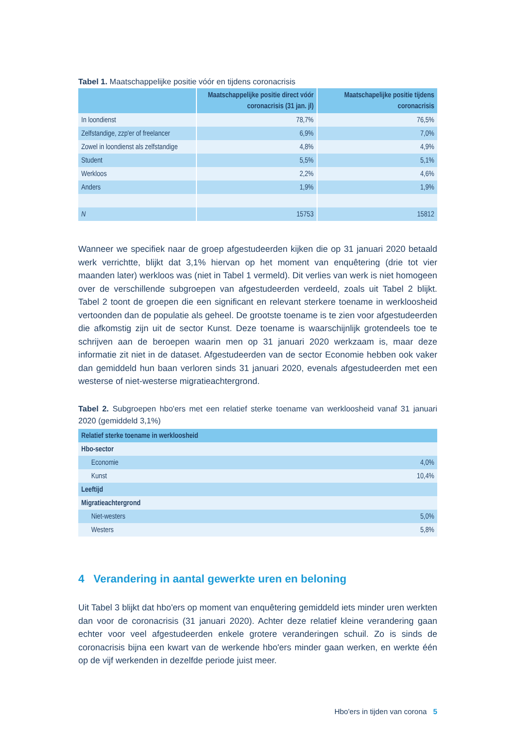Tabel 1. Maatschappelijke positie vóór en tijdens coronacrisis
| | Maatschappelijke positie direct vóór coronacrisis (31 jan. jl) | Maatschapelijke positie tijdens coronacrisis |
| --- | --- | --- |
| In loondienst | 78,7% | 76,5% |
| Zelfstandige, zzp'er of freelancer | 6,9% | 7,0% |
| Zowel in loondienst als zelfstandige | 4,8% | 4,9% |
| Student | 5,5% | 5,1% |
| Werkloos | 2,2% | 4,6% |
| Anders | 1,9% | 1,9% |
| N | 15753 | 15812 |
Wanneer we specifiek naar de groep afgestudeerden kijken die op 31 januari 2020 betaald werk verrichtte, blijkt dat 3,1% hiervan op het moment van enquêtering (drie tot vier maanden later) werkloos was (niet in Tabel 1 vermeld). Dit verlies van werk is niet homogeen over de verschillende subgroepen van afgestudeerden verdeeld, zoals uit Tabel 2 blijkt. Tabel 2 toont de groepen die een significant en relevant sterkere toename in werkloosheid vertoonden dan de populatie als geheel. De grootste toename is te zien voor afgestudeerden die afkomstig zijn uit de sector Kunst. Deze toename is waarschijnlijk grotendeels toe te schrijven aan de beroepen waarin men op 31 januari 2020 werkzaam is, maar deze informatie zit niet in de dataset. Afgestudeerden van de sector Economie hebben ook vaker dan gemiddeld hun baan verloren sinds 31 januari 2020, evenals afgestudeerden met een westerse of niet-westerse migratieachtergrond.
Tabel 2. Subgroepen hbo'ers met een relatief sterke toename van werkloosheid vanaf 31 januari 2020 (gemiddeld 3,1%)
| Relatief sterke toename in werkloosheid | |
| Hbo-sector | |
| Economie | 4,0% |
| Kunst | 10,4% |
| Leeftijd | |
| Migratieachtergrond | |
| Niet-westers | 5,0% |
| Westers | 5,8% |
4 Verandering in aantal gewerkte uren en beloning
Uit Tabel 3 blijkt dat hbo'ers op moment van enquêtering gemiddeld iets minder uren werkten dan voor de coronacrisis (31 januari 2020). Achter deze relatief kleine verandering gaan echter voor veel afgestudeerden enkele grotere veranderingen schuil. Zo is sinds de coronacrisis bijna een kwart van de werkende hbo'ers minder gaan werken, en werkte één op de vijf werkenden in dezelfde periode juist meer.
Hbo'ers in tijden van corona 5